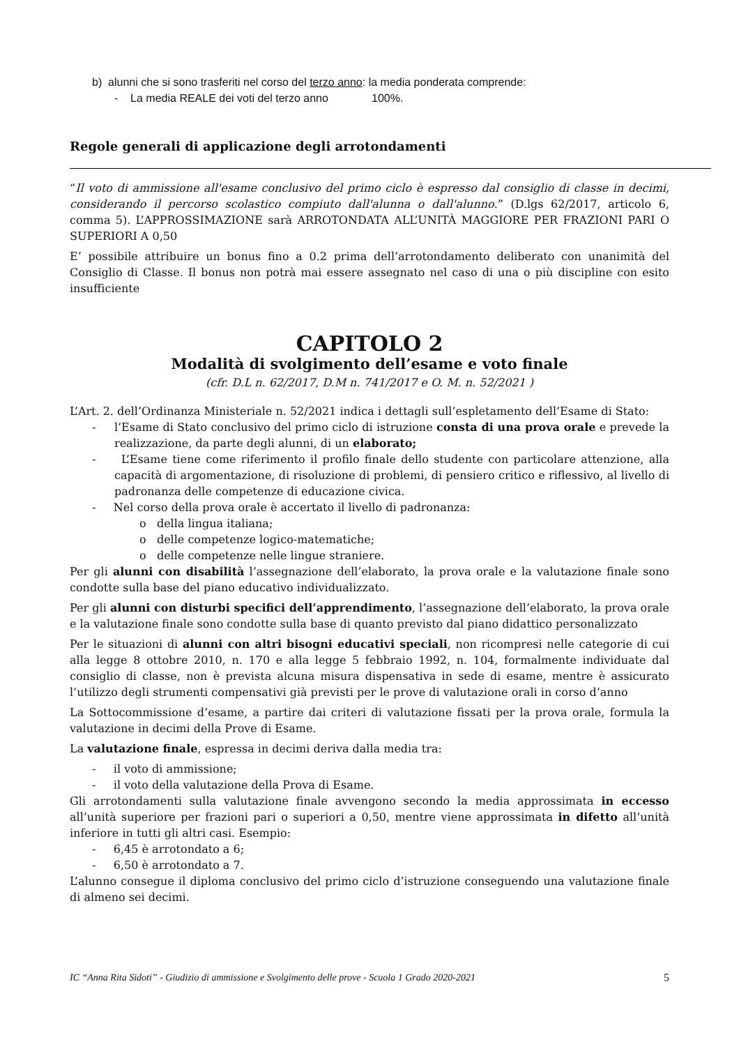b) alunni che si sono trasferiti nel corso del terzo anno: la media ponderata comprende:
- La media REALE dei voti del terzo anno 100%.
Regole generali di applicazione degli arrotondamenti
“Il voto di ammissione all'esame conclusivo del primo ciclo è espresso dal consiglio di classe in decimi, considerando il percorso scolastico compiuto dall'alunna o dall'alunno.” (D.lgs 62/2017, articolo 6, comma 5). L’APPROSSIMAZIONE sarà ARROTONDATA ALL’UNITÀ MAGGIORE PER FRAZIONI PARI O SUPERIORI A 0,50
E’ possibile attribuire un bonus fino a 0.2 prima dell’arrotondamento deliberato con unanimità del Consiglio di Classe. Il bonus non potrà mai essere assegnato nel caso di una o più discipline con esito insufficiente
CAPITOLO 2
Modalità di svolgimento dell’esame e voto finale
(cfr. D.L n. 62/2017, D.M n. 741/2017 e O. M. n. 52/2021 )
L’Art. 2. dell’Ordinanza Ministeriale n. 52/2021 indica i dettagli sull’espletamento dell’Esame di Stato:
- l’Esame di Stato conclusivo del primo ciclo di istruzione consta di una prova orale e prevede la realizzazione, da parte degli alunni, di un elaborato;
- L’Esame tiene come riferimento il profilo finale dello studente con particolare attenzione, alla capacità di argomentazione, di risoluzione di problemi, di pensiero critico e riflessivo, al livello di padronanza delle competenze di educazione civica.
- Nel corso della prova orale è accertato il livello di padronanza:
o della lingua italiana;
o delle competenze logico-matematiche;
o delle competenze nelle lingue straniere.
Per gli alunni con disabilità l’assegnazione dell’elaborato, la prova orale e la valutazione finale sono condotte sulla base del piano educativo individualizzato.
Per gli alunni con disturbi specifici dell’apprendimento, l’assegnazione dell’elaborato, la prova orale e la valutazione finale sono condotte sulla base di quanto previsto dal piano didattico personalizzato
Per le situazioni di alunni con altri bisogni educativi speciali, non ricompresi nelle categorie di cui alla legge 8 ottobre 2010, n. 170 e alla legge 5 febbraio 1992, n. 104, formalmente individuate dal consiglio di classe, non è prevista alcuna misura dispensativa in sede di esame, mentre è assicurato l’utilizzo degli strumenti compensativi già previsti per le prove di valutazione orali in corso d’anno
La Sottocommissione d’esame, a partire dai criteri di valutazione fissati per la prova orale, formula la valutazione in decimi della Prove di Esame.
La valutazione finale, espressa in decimi deriva dalla media tra:
- il voto di ammissione;
- il voto della valutazione della Prova di Esame.
Gli arrotondamenti sulla valutazione finale avvengono secondo la media approssimata in eccesso all’unità superiore per frazioni pari o superiori a 0,50, mentre viene approssimata in difetto all’unità inferiore in tutti gli altri casi. Esempio:
- 6,45 è arrotondato a 6;
- 6,50 è arrotondato a 7.
L’alunno consegue il diploma conclusivo del primo ciclo d’istruzione conseguendo una valutazione finale di almeno sei decimi.
IC “Anna Rita Sidoti” - Giudizio di ammissione e Svolgimento delle prove - Scuola 1 Grado 2020-2021 5